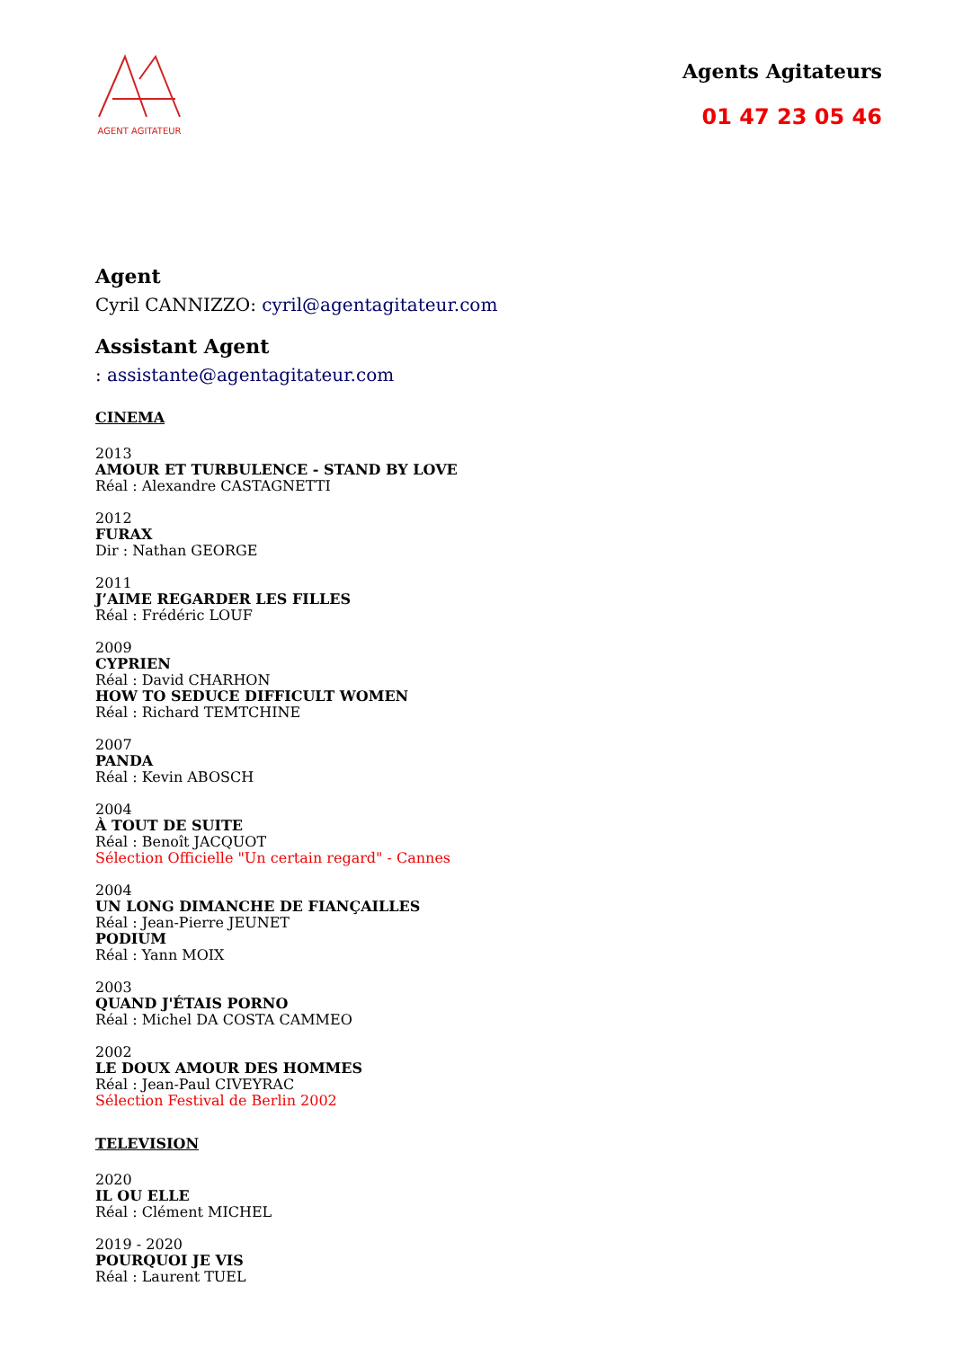AGENT AGITATEUR
Agents Agitateurs
01 47 23 05 46
Agent
Cyril CANNIZZO: cyril@agentagitateur.com
Assistant Agent
: assistante@agentagitateur.com
CINEMA
2013
AMOUR ET TURBULENCE - STAND BY LOVE
Réal : Alexandre CASTAGNETTI
2012
FURAX
Dir : Nathan GEORGE
2011
J’AIME REGARDER LES FILLES
Réal : Frédéric LOUF
2009
CYPRIEN
Réal : David CHARHON
HOW TO SEDUCE DIFFICULT WOMEN
Réal : Richard TEMTCHINE
2007
PANDA
Réal : Kevin ABOSCH
2004
À TOUT DE SUITE
Réal : Benoît JACQUOT
Sélection Officielle "Un certain regard" - Cannes
2004
UN LONG DIMANCHE DE FIANÇAILLES
Réal : Jean-Pierre JEUNET
PODIUM
Réal : Yann MOIX
2003
QUAND J'ÉTAIS PORNO
Réal : Michel DA COSTA CAMMEO
2002
LE DOUX AMOUR DES HOMMES
Réal : Jean-Paul CIVEYRAC
Sélection Festival de Berlin 2002
TELEVISION
2020
IL OU ELLE
Réal : Clément MICHEL
2019 - 2020
POURQUOI JE VIS
Réal : Laurent TUEL